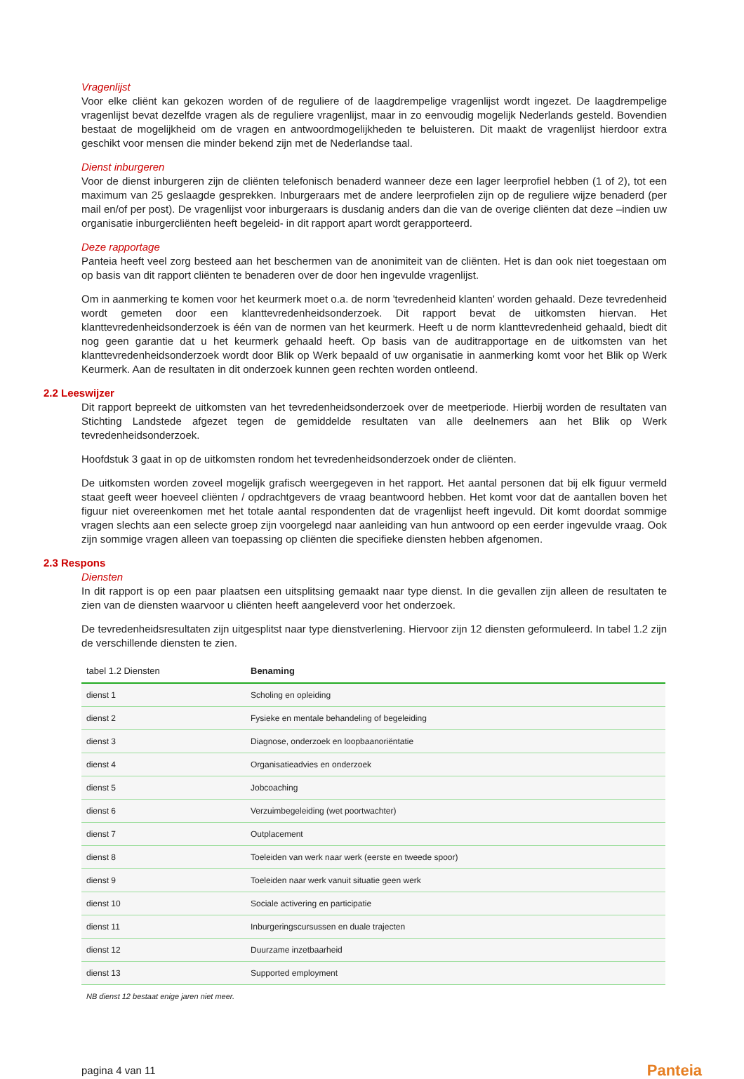Vragenlijst
Voor elke cliënt kan gekozen worden of de reguliere of de laagdrempelige vragenlijst wordt ingezet. De laagdrempelige vragenlijst bevat dezelfde vragen als de reguliere vragenlijst, maar in zo eenvoudig mogelijk Nederlands gesteld. Bovendien bestaat de mogelijkheid om de vragen en antwoordmogelijkheden te beluisteren. Dit maakt de vragenlijst hierdoor extra geschikt voor mensen die minder bekend zijn met de Nederlandse taal.
Dienst inburgeren
Voor de dienst inburgeren zijn de cliënten telefonisch benaderd wanneer deze een lager leerprofiel hebben (1 of 2), tot een maximum van 25 geslaagde gesprekken. Inburgeraars met de andere leerprofielen zijn op de reguliere wijze benaderd (per mail en/of per post). De vragenlijst voor inburgeraars is dusdanig anders dan die van de overige cliënten dat deze –indien uw organisatie inburgercliënten heeft begeleid- in dit rapport apart wordt gerapporteerd.
Deze rapportage
Panteia heeft veel zorg besteed aan het beschermen van de anonimiteit van de cliënten. Het is dan ook niet toegestaan om op basis van dit rapport cliënten te benaderen over de door hen ingevulde vragenlijst.
Om in aanmerking te komen voor het keurmerk moet o.a. de norm 'tevredenheid klanten' worden gehaald. Deze tevredenheid wordt gemeten door een klanttevredenheidsonderzoek. Dit rapport bevat de uitkomsten hiervan. Het klanttevredenheidsonderzoek is één van de normen van het keurmerk. Heeft u de norm klanttevredenheid gehaald, biedt dit nog geen garantie dat u het keurmerk gehaald heeft. Op basis van de auditrapportage en de uitkomsten van het klanttevredenheidsonderzoek wordt door Blik op Werk bepaald of uw organisatie in aanmerking komt voor het Blik op Werk Keurmerk. Aan de resultaten in dit onderzoek kunnen geen rechten worden ontleend.
2.2 Leeswijzer
Dit rapport bepreekt de uitkomsten van het tevredenheidsonderzoek over de meetperiode. Hierbij worden de resultaten van Stichting Landstede afgezet tegen de gemiddelde resultaten van alle deelnemers aan het Blik op Werk tevredenheidsonderzoek.
Hoofdstuk 3 gaat in op de uitkomsten rondom het tevredenheidsonderzoek onder de cliënten.
De uitkomsten worden zoveel mogelijk grafisch weergegeven in het rapport. Het aantal personen dat bij elk figuur vermeld staat geeft weer hoeveel cliënten / opdrachtgevers de vraag beantwoord hebben. Het komt voor dat de aantallen boven het figuur niet overeenkomen met het totale aantal respondenten dat de vragenlijst heeft ingevuld. Dit komt doordat sommige vragen slechts aan een selecte groep zijn voorgelegd naar aanleiding van hun antwoord op een eerder ingevulde vraag. Ook zijn sommige vragen alleen van toepassing op cliënten die specifieke diensten hebben afgenomen.
2.3 Respons
Diensten
In dit rapport is op een paar plaatsen een uitsplitsing gemaakt naar type dienst. In die gevallen zijn alleen de resultaten te zien van de diensten waarvoor u cliënten heeft aangeleverd voor het onderzoek.
De tevredenheidsresultaten zijn uitgesplitst naar type dienstverlening. Hiervoor zijn 12 diensten geformuleerd. In tabel 1.2 zijn de verschillende diensten te zien.
| tabel 1.2 Diensten | Benaming |
| --- | --- |
| dienst 1 | Scholing en opleiding |
| dienst 2 | Fysieke en mentale behandeling of begeleiding |
| dienst 3 | Diagnose, onderzoek en loopbaanoriëntatie |
| dienst 4 | Organisatieadvies en onderzoek |
| dienst 5 | Jobcoaching |
| dienst 6 | Verzuimbegeleiding (wet poortwachter) |
| dienst 7 | Outplacement |
| dienst 8 | Toeleiden van werk naar werk (eerste en tweede spoor) |
| dienst 9 | Toeleiden naar werk vanuit situatie geen werk |
| dienst 10 | Sociale activering en participatie |
| dienst 11 | Inburgeringscursussen en duale trajecten |
| dienst 12 | Duurzame inzetbaarheid |
| dienst 13 | Supported employment |
NB dienst 12 bestaat enige jaren niet meer.
pagina 4 van 11 Panteia